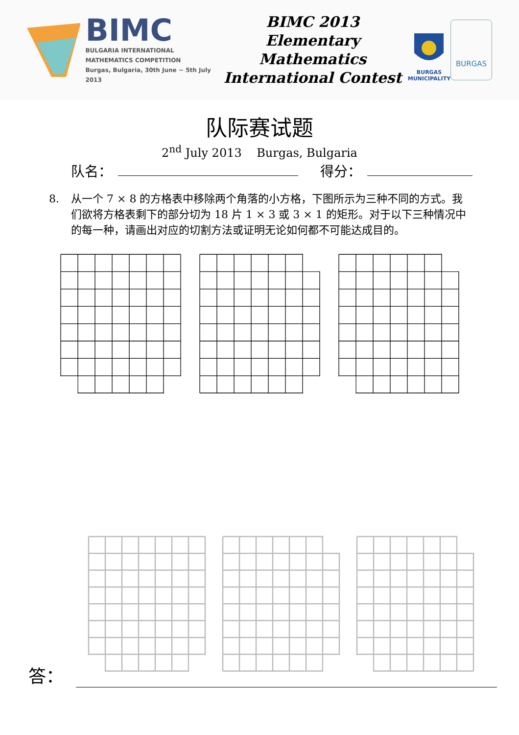BIMC
BULGARIA INTERNATIONAL
MATHEMATICS COMPETITION
Burgas, Bulgaria, 30th June ~ 5th July 2013
BIMC 2013
Elementary Mathematics
International Contest
BURGAS
MUNICIPALITY
BURGAS
队际赛试题
2<sup>nd</sup> July 2013 Burgas, Bulgaria
队名： 得分：
8. 从一个 7 × 8 的方格表中移除两个角落的小方格，下图所示为三种不同的方式。我们欲将方格表剩下的部分切为 18 片 1 × 3 或 3 × 1 的矩形。对于以下三种情况中的每一种，请画出对应的切割方法或证明无论如何都不可能达成目的。
答：